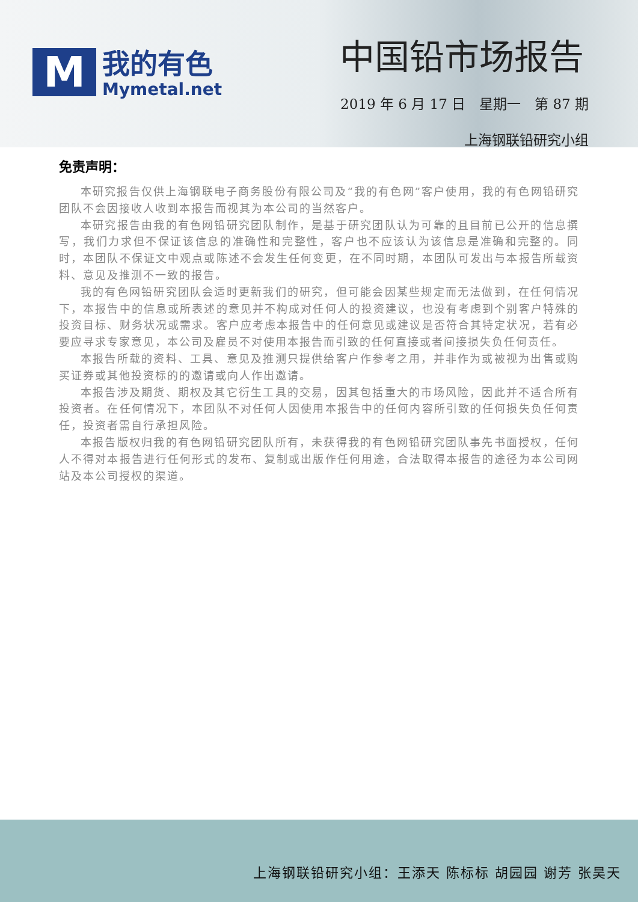M
我的有色
Mymetal.net
中国铅市场报告
2019 年 6 月 17 日　星期一　第 87 期
上海钢联铅研究小组
免责声明：
本研究报告仅供上海钢联电子商务股份有限公司及“我的有色网”客户使用，我的有色网铅研究团队不会因接收人收到本报告而视其为本公司的当然客户。
本研究报告由我的有色网铅研究团队制作，是基于研究团队认为可靠的且目前已公开的信息撰写，我们力求但不保证该信息的准确性和完整性，客户也不应该认为该信息是准确和完整的。同时，本团队不保证文中观点或陈述不会发生任何变更，在不同时期，本团队可发出与本报告所载资料、意见及推测不一致的报告。
我的有色网铅研究团队会适时更新我们的研究，但可能会因某些规定而无法做到，在任何情况下，本报告中的信息或所表述的意见并不构成对任何人的投资建议，也没有考虑到个别客户特殊的投资目标、财务状况或需求。客户应考虑本报告中的任何意见或建议是否符合其特定状况，若有必要应寻求专家意见，本公司及雇员不对使用本报告而引致的任何直接或者间接损失负任何责任。
本报告所载的资料、工具、意见及推测只提供给客户作参考之用，并非作为或被视为出售或购买证券或其他投资标的的邀请或向人作出邀请。
本报告涉及期货、期权及其它衍生工具的交易，因其包括重大的市场风险，因此并不适合所有投资者。在任何情况下，本团队不对任何人因使用本报告中的任何内容所引致的任何损失负任何责任，投资者需自行承担风险。
本报告版权归我的有色网铅研究团队所有，未获得我的有色网铅研究团队事先书面授权，任何人不得对本报告进行任何形式的发布、复制或出版作任何用途，合法取得本报告的途径为本公司网站及本公司授权的渠道。
上海钢联铅研究小组：王添天 陈标标 胡园园 谢芳 张昊天